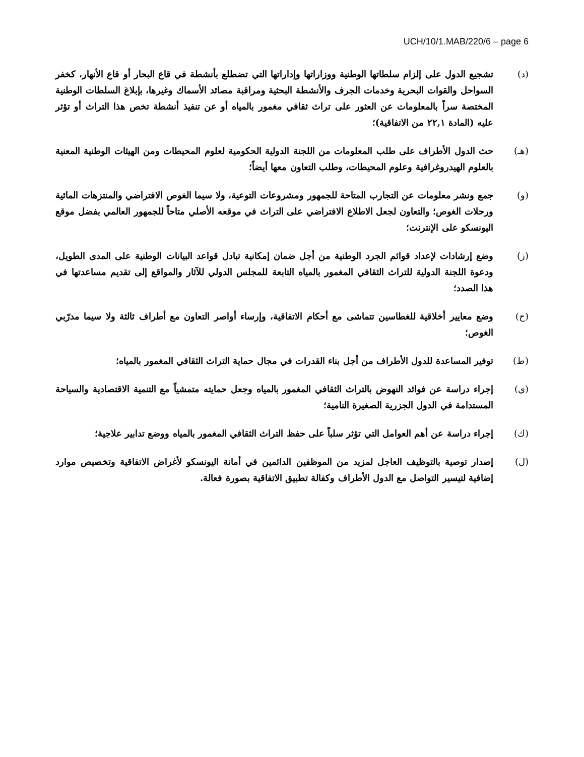UCH/10/1.MAB/220/6 – page 6
(د) تشجيع الدول على إلزام سلطاتها الوطنية ووزاراتها وإداراتها التي تضطلع بأنشطة في قاع البحار أو قاع الأنهار، كخفر السواحل والقوات البحرية وخدمات الجرف والأنشطة البحثية ومراقبة مصائد الأسماك وغيرها، بإبلاغ السلطات الوطنية المختصة سراً بالمعلومات عن العثور على تراث ثقافي مغمور بالمياه أو عن تنفيذ أنشطة تخص هذا التراث أو تؤثر عليه (المادة ٢٢,١ من الاتفاقية)؛
(هـ) حث الدول الأطراف على طلب المعلومات من اللجنة الدولية الحكومية لعلوم المحيطات ومن الهيئات الوطنية المعنية بالعلوم الهيدروغرافية وعلوم المحيطات، وطلب التعاون معها أيضاً؛
(و) جمع ونشر معلومات عن التجارب المتاحة للجمهور ومشروعات التوعية، ولا سيما الغوص الافتراضي والمنتزهات المائية ورحلات الغوص؛ والتعاون لجعل الاطلاع الافتراضي على التراث في موقعه الأصلي متاحاً للجمهور العالمي بفضل موقع اليونسكو على الإنترنت؛
(ز) وضع إرشادات لإعداد قوائم الجرد الوطنية من أجل ضمان إمكانية تبادل قواعد البيانات الوطنية على المدى الطويل، ودعوة اللجنة الدولية للتراث الثقافي المغمور بالمياه التابعة للمجلس الدولي للآثار والمواقع إلى تقديم مساعدتها في هذا الصدد؛
(ح) وضع معايير أخلاقية للغطاسين تتماشى مع أحكام الاتفاقية، وإرساء أواصر التعاون مع أطراف ثالثة ولا سيما مدرّبي الغوص؛
(ط) توفير المساعدة للدول الأطراف من أجل بناء القدرات في مجال حماية التراث الثقافي المغمور بالمياه؛
(ي) إجراء دراسة عن فوائد النهوض بالتراث الثقافي المغمور بالمياه وجعل حمايته متمشياً مع التنمية الاقتصادية والسياحة المستدامة في الدول الجزرية الصغيرة النامية؛
(ك) إجراء دراسة عن أهم العوامل التي تؤثر سلباً على حفظ التراث الثقافي المغمور بالمياه ووضع تدابير علاجية؛
(ل) إصدار توصية بالتوظيف العاجل لمزيد من الموظفين الدائمين في أمانة اليونسكو لأغراض الاتفاقية وتخصيص موارد إضافية لتيسير التواصل مع الدول الأطراف وكفالة تطبيق الاتفاقية بصورة فعالة.